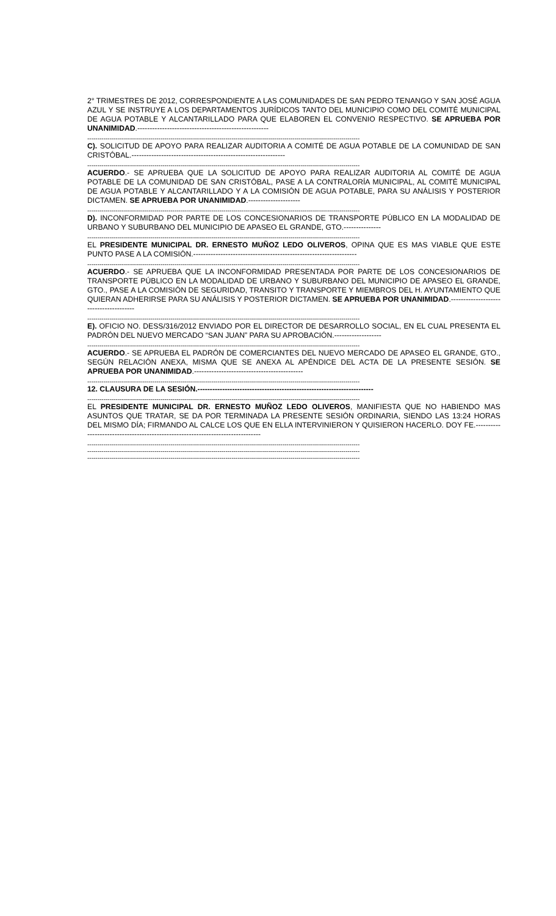2° TRIMESTRES DE 2012, CORRESPONDIENTE A LAS COMUNIDADES DE SAN PEDRO TENANGO Y SAN JOSÉ AGUA AZUL Y SE INSTRUYE A LOS DEPARTAMENTOS JURÍDICOS TANTO DEL MUNICIPIO COMO DEL COMITÉ MUNICIPAL DE AGUA POTABLE Y ALCANTARILLADO PARA QUE ELABOREN EL CONVENIO RESPECTIVO. SE APRUEBA POR UNANIMIDAD.-----------------------------------------------------
--------------------------------------------------------------------------------------------------------------------------------------
C). SOLICITUD DE APOYO PARA REALIZAR AUDITORIA A COMITÉ DE AGUA POTABLE DE LA COMUNIDAD DE SAN CRISTÓBAL.--------------------------------------------------------------
--------------------------------------------------------------------------------------------------------------------------------------
ACUERDO.- SE APRUEBA QUE LA SOLICITUD DE APOYO PARA REALIZAR AUDITORIA AL COMITÉ DE AGUA POTABLE DE LA COMUNIDAD DE SAN CRISTÓBAL, PASE A LA CONTRALORÍA MUNICIPAL, AL COMITÉ MUNICIPAL DE AGUA POTABLE Y ALCANTARILLADO Y A LA COMISIÓN DE AGUA POTABLE, PARA SU ANÁLISIS Y POSTERIOR DICTAMEN. SE APRUEBA POR UNANIMIDAD.---------------------
--------------------------------------------------------------------------------------------------------------------------------------
D). INCONFORMIDAD POR PARTE DE LOS CONCESIONARIOS DE TRANSPORTE PÚBLICO EN LA MODALIDAD DE URBANO Y SUBURBANO DEL MUNICIPIO DE APASEO EL GRANDE, GTO.---------------
--------------------------------------------------------------------------------------------------------------------------------------
EL PRESIDENTE MUNICIPAL DR. ERNESTO MUÑOZ LEDO OLIVEROS, OPINA QUE ES MAS VIABLE QUE ESTE PUNTO PASE A LA COMISIÓN.------------------------------------------------------------------
--------------------------------------------------------------------------------------------------------------------------------------
ACUERDO.- SE APRUEBA QUE LA INCONFORMIDAD PRESENTADA POR PARTE DE LOS CONCESIONARIOS DE TRANSPORTE PÚBLICO EN LA MODALIDAD DE URBANO Y SUBURBANO DEL MUNICIPIO DE APASEO EL GRANDE, GTO., PASE A LA COMISIÓN DE SEGURIDAD, TRANSITO Y TRANSPORTE Y MIEMBROS DEL H. AYUNTAMIENTO QUE QUIERAN ADHERIRSE PARA SU ANÁLISIS Y POSTERIOR DICTAMEN. SE APRUEBA POR UNANIMIDAD.---------------------------------------
--------------------------------------------------------------------------------------------------------------------------------------
E). OFICIO NO. DESS/316/2012 ENVIADO POR EL DIRECTOR DE DESARROLLO SOCIAL, EN EL CUAL PRESENTA EL PADRÓN DEL NUEVO MERCADO “SAN JUAN” PARA SU APROBACIÓN.-------------------
--------------------------------------------------------------------------------------------------------------------------------------
ACUERDO.- SE APRUEBA EL PADRÓN DE COMERCIANTES DEL NUEVO MERCADO DE APASEO EL GRANDE, GTO., SEGÚN RELACIÓN ANEXA, MISMA QUE SE ANEXA AL APÉNDICE DEL ACTA DE LA PRESENTE SESIÓN. SE APRUEBA POR UNANIMIDAD.--------------------------------------------
--------------------------------------------------------------------------------------------------------------------------------------
12. CLAUSURA DE LA SESIÓN.-----------------------------------------------------------------------
--------------------------------------------------------------------------------------------------------------------------------------
EL PRESIDENTE MUNICIPAL DR. ERNESTO MUÑOZ LEDO OLIVEROS, MANIFIESTA QUE NO HABIENDO MAS ASUNTOS QUE TRATAR, SE DA POR TERMINADA LA PRESENTE SESIÓN ORDINARIA, SIENDO LAS 13:24 HORAS DEL MISMO DÍA; FIRMANDO AL CALCE LOS QUE EN ELLA INTERVINIERON Y QUISIERON HACERLO. DOY FE.--------------------------------------------------------------------------------
--------------------------------------------------------------------------------------------------------------------------------------
--------------------------------------------------------------------------------------------------------------------------------------
--------------------------------------------------------------------------------------------------------------------------------------